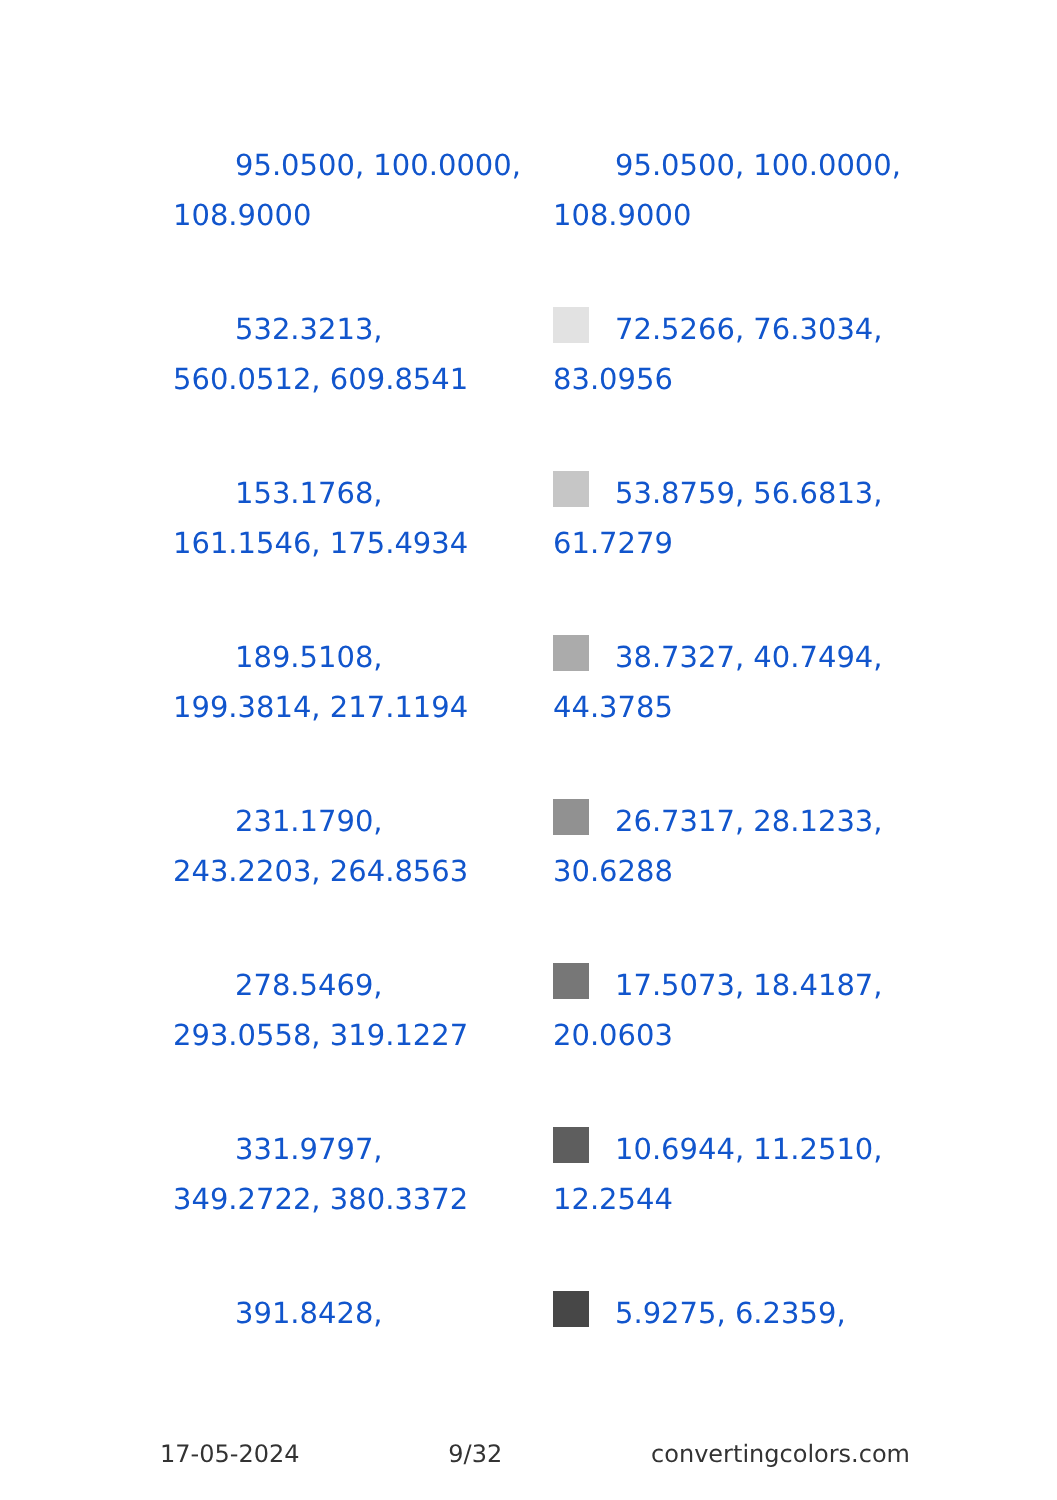| 95.0500, 100.0000, 108.9000 | 95.0500, 100.0000, 108.9000 |
| 532.3213, 560.0512, 609.8541 | 72.5266, 76.3034, 83.0956 |
| 153.1768, 161.1546, 175.4934 | 53.8759, 56.6813, 61.7279 |
| 189.5108, 199.3814, 217.1194 | 38.7327, 40.7494, 44.3785 |
| 231.1790, 243.2203, 264.8563 | 26.7317, 28.1233, 30.6288 |
| 278.5469, 293.0558, 319.1227 | 17.5073, 18.4187, 20.0603 |
| 331.9797, 349.2722, 380.3372 | 10.6944, 11.2510, 12.2544 |
| 391.8428, | 5.9275, 6.2359, |
17-05-2024 9/32 convertingcolors.com